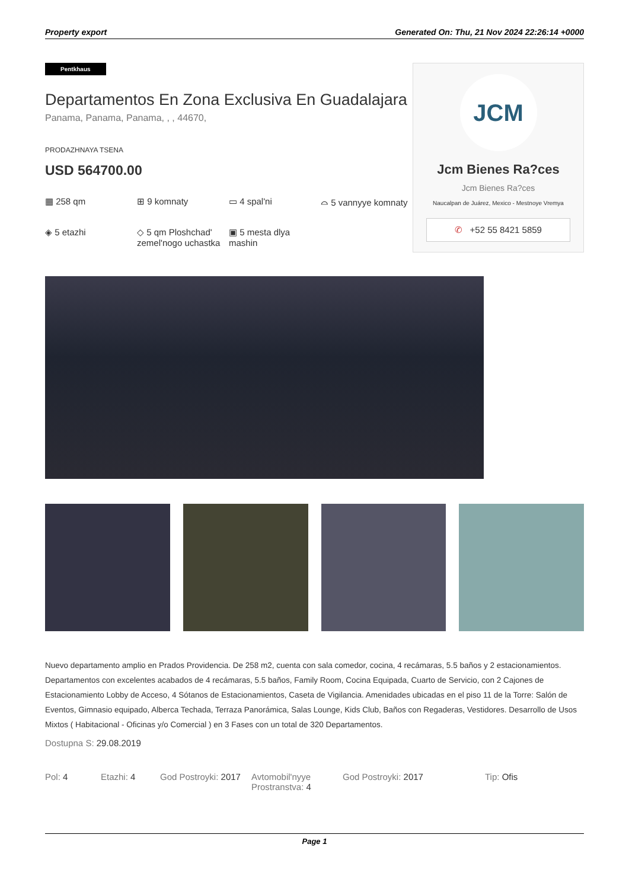Property export Generated On: Thu, 21 Nov 2024 22:26:14 +0000
Pentkhaus
Departamentos En Zona Exclusiva En Guadalajara
Panama, Panama, Panama, , , 44670,
PRODAZHNAYA TSENA
USD 564700.00
▦ 258 qm
⊞ 9 komnaty
▭ 4 spal'ni
⌓ 5 vannyye komnaty
◈ 5 etazhi
◇ 5 qm Ploshchad' zemel'nogo uchastka
▣ 5 mesta dlya mashin
JCM
Jcm Bienes Ra?ces
Jcm Bienes Ra?ces
Naucalpan de Juárez, Mexico - Mestnoye Vremya
✆ +52 55 8421 5859
Nuevo departamento amplio en Prados Providencia. De 258 m2, cuenta con sala comedor, cocina, 4 recámaras, 5.5 baños y 2 estacionamientos. Departamentos con excelentes acabados de 4 recámaras, 5.5 baños, Family Room, Cocina Equipada, Cuarto de Servicio, con 2 Cajones de Estacionamiento Lobby de Acceso, 4 Sótanos de Estacionamientos, Caseta de Vigilancia. Amenidades ubicadas en el piso 11 de la Torre: Salón de Eventos, Gimnasio equipado, Alberca Techada, Terraza Panorámica, Salas Lounge, Kids Club, Baños con Regaderas, Vestidores. Desarrollo de Usos Mixtos ( Habitacional - Oficinas y/o Comercial ) en 3 Fases con un total de 320 Departamentos.
Dostupna S: 29.08.2019
Pol: 4 Etazhi: 4 God Postroyki: 2017
Avtomobil'nyye Prostranstva: 4
God Postroyki: 2017 Tip: Ofis
Page 1